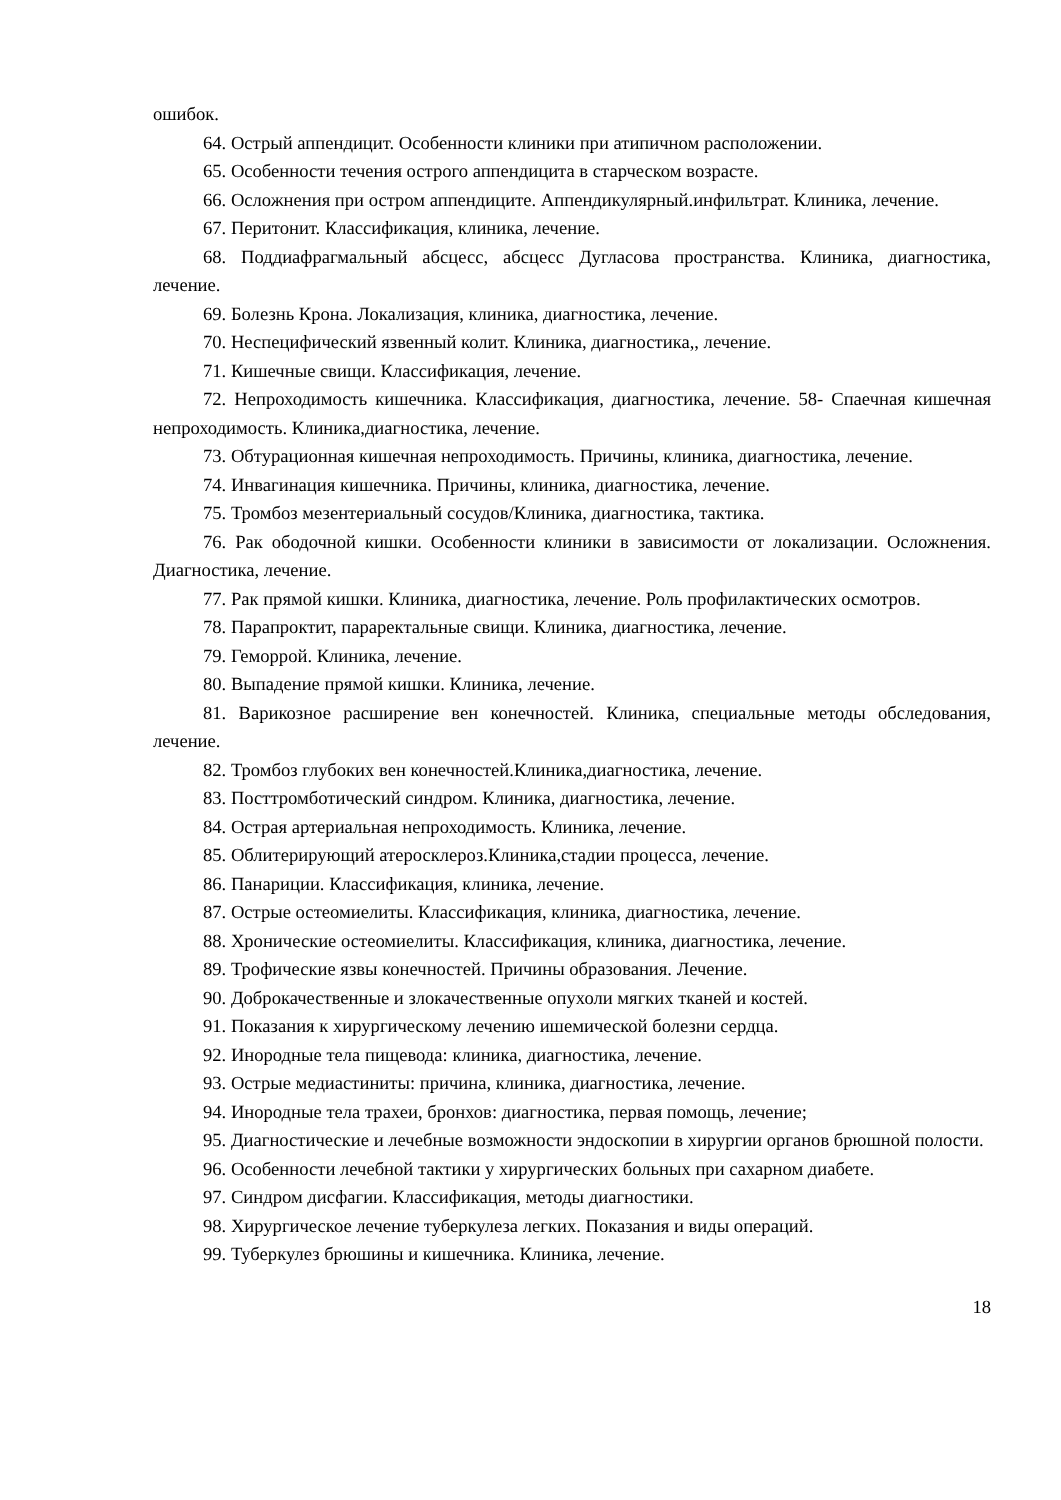ошибок.
64. Острый аппендицит. Особенности клиники при атипичном расположении.
65. Особенности течения острого аппендицита в старческом возрасте.
66. Осложнения при остром аппендиците. Аппендикулярный.инфильтрат. Клиника, лечение.
67. Перитонит. Классификация, клиника, лечение.
68. Поддиафрагмальный абсцесс, абсцесс Дугласова пространства. Клиника, диагностика, лечение.
69. Болезнь Крона. Локализация, клиника, диагностика, лечение.
70. Неспецифический язвенный колит. Клиника, диагностика,, лечение.
71. Кишечные свищи. Классификация, лечение.
72. Непроходимость кишечника. Классификация, диагностика, лечение. 58- Спаечная кишечная непроходимость. Клиника,диагностика, лечение.
73. Обтурационная кишечная непроходимость. Причины, клиника, диагностика, лечение.
74. Инвагинация кишечника. Причины, клиника, диагностика, лечение.
75. Тромбоз мезентериальный сосудов/Клиника, диагностика, тактика.
76. Рак ободочной кишки. Особенности клиники в зависимости от локализации. Осложнения. Диагностика, лечение.
77. Рак прямой кишки. Клиника, диагностика, лечение. Роль профилактических осмотров.
78. Парапроктит, параректальные свищи. Клиника, диагностика, лечение.
79. Геморрой. Клиника, лечение.
80. Выпадение прямой кишки. Клиника, лечение.
81. Варикозное расширение вен конечностей. Клиника, специальные методы обследования, лечение.
82. Тромбоз глубоких вен конечностей.Клиника,диагностика, лечение.
83. Посттромботический синдром. Клиника, диагностика, лечение.
84. Острая артериальная непроходимость. Клиника, лечение.
85. Облитерирующий атеросклероз.Клиника,стадии процесса, лечение.
86. Панариции. Классификация, клиника, лечение.
87. Острые остеомиелиты. Классификация, клиника, диагностика, лечение.
88. Хронические остеомиелиты. Классификация, клиника, диагностика, лечение.
89. Трофические язвы конечностей. Причины образования. Лечение.
90. Доброкачественные и злокачественные опухоли мягких тканей и костей.
91. Показания к хирургическому лечению ишемической болезни сердца.
92. Инородные тела пищевода: клиника, диагностика, лечение.
93. Острые медиастиниты: причина, клиника, диагностика, лечение.
94. Инородные тела трахеи, бронхов: диагностика, первая помощь, лечение;
95. Диагностические и лечебные возможности эндоскопии в хирургии органов брюшной полости.
96. Особенности лечебной тактики у хирургических больных при сахарном диабете.
97. Синдром дисфагии. Классификация, методы диагностики.
98. Хирургическое лечение туберкулеза легких. Показания и виды операций.
99. Туберкулез брюшины и кишечника. Клиника, лечение.
18